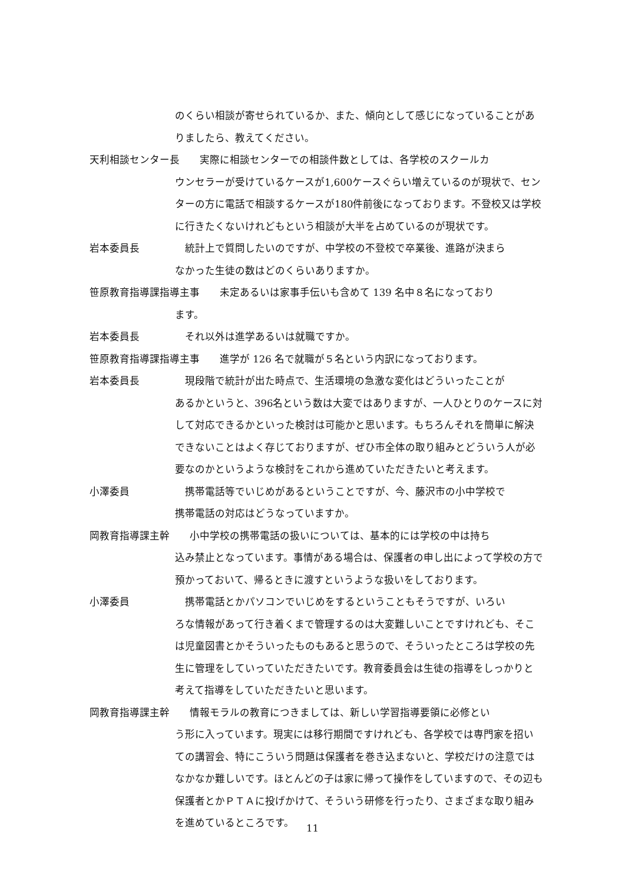のくらい相談が寄せられているか、また、傾向として感じになっていることがありましたら、教えてください。
天利相談センター長　　実際に相談センターでの相談件数としては、各学校のスクールカ
ウンセラーが受けているケースが1,600ケースぐらい増えているのが現状で、センターの方に電話で相談するケースが180件前後になっております。不登校又は学校に行きたくないけれどもという相談が大半を占めているのが現状です。
岩本委員長　統計上で質問したいのですが、中学校の不登校で卒業後、進路が決まら
なかった生徒の数はどのくらいありますか。
笹原教育指導課指導主事　　未定あるいは家事手伝いも含めて 139 名中８名になっており
ます。
岩本委員長　それ以外は進学あるいは就職ですか。
笹原教育指導課指導主事　　進学が 126 名で就職が５名という内訳になっております。
岩本委員長　現段階で統計が出た時点で、生活環境の急激な変化はどういったことが
あるかというと、396名という数は大変ではありますが、一人ひとりのケースに対して対応できるかといった検討は可能かと思います。もちろんそれを簡単に解決できないことはよく存じておりますが、ぜひ市全体の取り組みとどういう人が必要なのかというような検討をこれから進めていただきたいと考えます。
小澤委員　携帯電話等でいじめがあるということですが、今、藤沢市の小中学校で
携帯電話の対応はどうなっていますか。
岡教育指導課主幹　　小中学校の携帯電話の扱いについては、基本的には学校の中は持ち
込み禁止となっています。事情がある場合は、保護者の申し出によって学校の方で預かっておいて、帰るときに渡すというような扱いをしております。
小澤委員　携帯電話とかパソコンでいじめをするということもそうですが、いろい
ろな情報があって行き着くまで管理するのは大変難しいことですけれども、そこは児童図書とかそういったものもあると思うので、そういったところは学校の先生に管理をしていっていただきたいです。教育委員会は生徒の指導をしっかりと考えて指導をしていただきたいと思います。
岡教育指導課主幹　　情報モラルの教育につきましては、新しい学習指導要領に必修とい
う形に入っています。現実には移行期間ですけれども、各学校では専門家を招いての講習会、特にこういう問題は保護者を巻き込まないと、学校だけの注意ではなかなか難しいです。ほとんどの子は家に帰って操作をしていますので、その辺も保護者とかＰＴＡに投げかけて、そういう研修を行ったり、さまざまな取り組みを進めているところです。
11